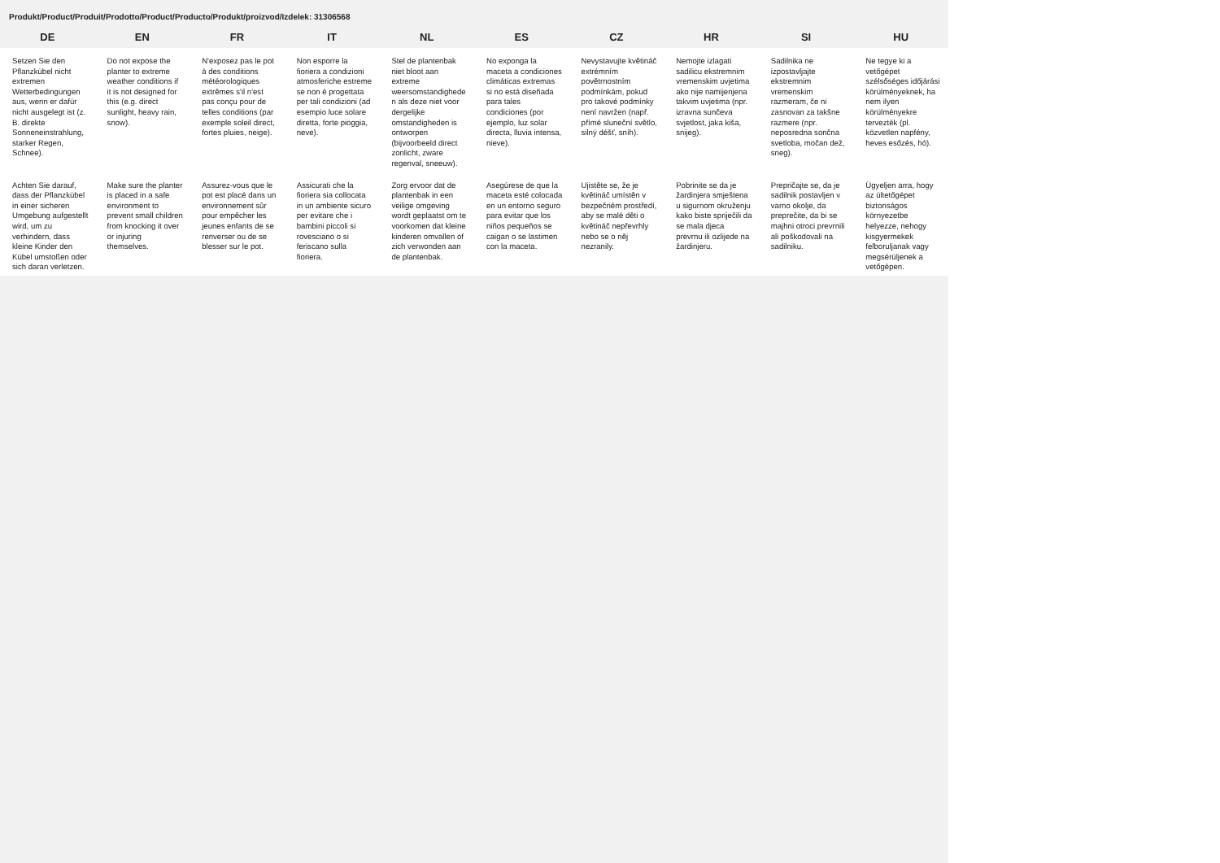Produkt/Product/Produit/Prodotto/Product/Producto/Produkt/proizvod/Izdelek: 31306568
| DE | EN | FR | IT | NL | ES | CZ | HR | SI | HU |
| --- | --- | --- | --- | --- | --- | --- | --- | --- | --- |
| Setzen Sie den Pflanzkübel nicht extremen Wetterbedingungen aus, wenn er dafür nicht ausgelegt ist (z. B. direkte Sonneneinstrahlung, starker Regen, Schnee). | Do not expose the planter to extreme weather conditions if it is not designed for this (e.g. direct sunlight, heavy rain, snow). | N'exposez pas le pot à des conditions météorologiques extrêmes s'il n'est pas conçu pour de telles conditions (par exemple soleil direct, fortes pluies, neige). | Non esporre la fioriera a condizioni atmosferiche estreme se non è progettata per tali condizioni (ad esempio luce solare diretta, forte pioggia, neve). | Stel de plantenbak niet bloot aan extreme weersomstandighede n als deze niet voor dergelijke omstandigheden is ontworpen (bijvoorbeeld direct zonlicht, zware regenval, sneeuw). | No exponga la maceta a condiciones climáticas extremas si no está diseñada para tales condiciones (por ejemplo, luz solar directa, lluvia intensa, nieve). | Nevystavujte květináč extrémním povětrnostním podmínkám, pokud pro takové podmínky není navržen (např. přímé sluneční světlo, silný déšť, sníh). | Nemojte izlagati sadilicu ekstremnim vremenskim uvjetima ako nije namijenjena takvim uvjetima (npr. izravna sunčeva svjetlost, jaka kiša, snijeg). | Sadilnika ne izpostavljajte ekstremnim vremenskim razmeram, če ni zasnovan za takšne razmere (npr. neposredna sončna svetloba, močan dež, sneg). | Ne tegye ki a vetőgépet szélsőséges időjárási körülményeknek, ha nem ilyen körülményekre tervezték (pl. közvetlen napfény, heves esőzés, hó). |
| Achten Sie darauf, dass der Pflanzkübel in einer sicheren Umgebung aufgestellt wird, um zu verhindern, dass kleine Kinder den Kübel umstoßen oder sich daran verletzen. | Make sure the planter is placed in a safe environment to prevent small children from knocking it over or injuring themselves. | Assurez-vous que le pot est placé dans un environnement sûr pour empêcher les jeunes enfants de se renverser ou de se blesser sur le pot. | Assicurati che la fioriera sia collocata in un ambiente sicuro per evitare che i bambini piccoli si rovesciano o si feriscano sulla fioriera. | Zorg ervoor dat de plantenbak in een veilige omgeving wordt geplaatst om te voorkomen dat kleine kinderen omvallen of zich verwonden aan de plantenbak. | Asegúrese de que la maceta esté colocada en un entorno seguro para evitar que los niños pequeños se caigan o se lastimen con la maceta. | Ujistěte se, že je květináč umístěn v bezpečném prostředí, aby se malé děti o květináč nepřevrhly nebo se o něj nezranily. | Pobrinite se da je žardinjera smještena u sigurnom okruženju kako biste spriječili da se mala djeca prevrnu ili ozlijede na žardinjeru. | Prepričajte se, da je sadilnik postavljen v varno okolje, da preprečite, da bi se majhni otroci prevrnili ali poškodovali na sadilniku. | Ügyeljen arra, hogy az ültetőgépet biztonságos környezetbe helyezze, nehogy kisgyermekek felboruljanak vagy megsérüljenek a vetőgépen. |